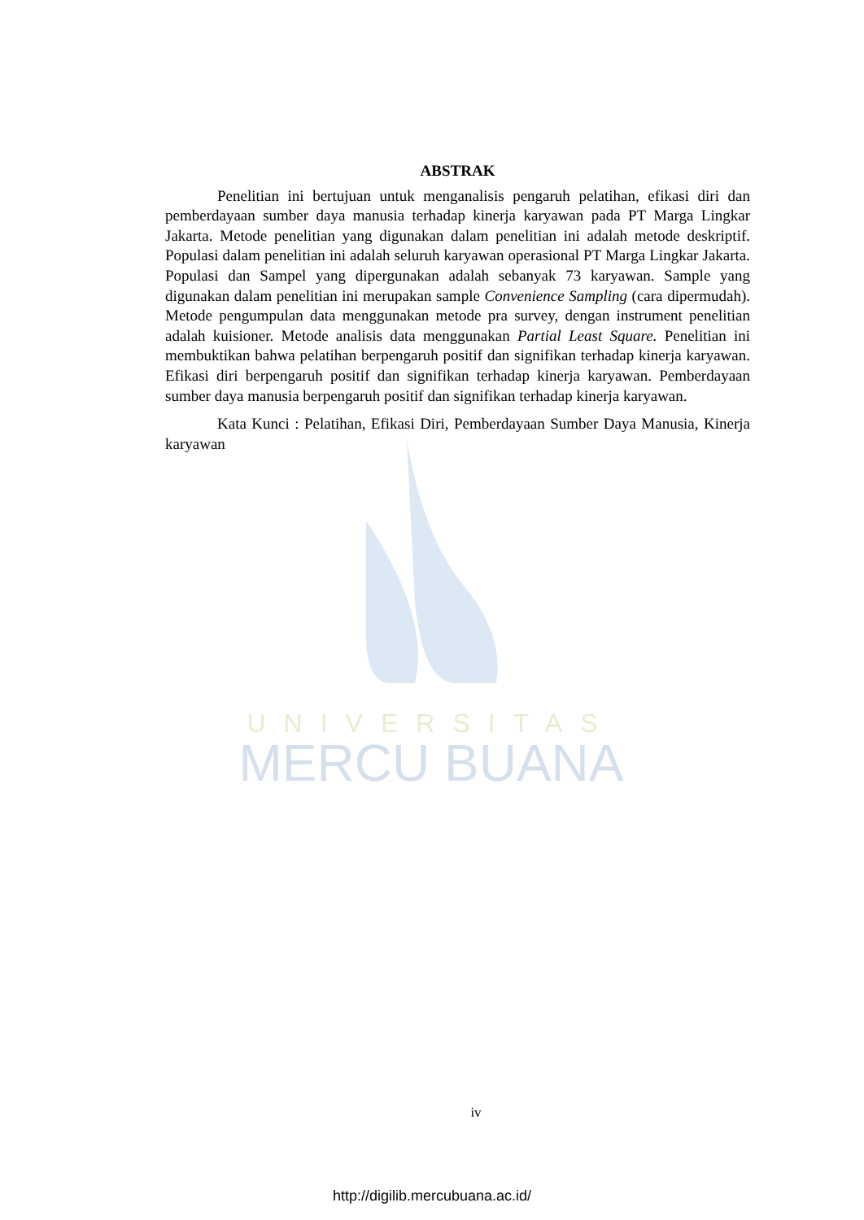UNIVERSITAS
MERCU BUANA
ABSTRAK
Penelitian ini bertujuan untuk menganalisis pengaruh pelatihan, efikasi diri dan pemberdayaan sumber daya manusia terhadap kinerja karyawan pada PT Marga Lingkar Jakarta. Metode penelitian yang digunakan dalam penelitian ini adalah metode deskriptif. Populasi dalam penelitian ini adalah seluruh karyawan operasional PT Marga Lingkar Jakarta. Populasi dan Sampel yang dipergunakan adalah sebanyak 73 karyawan. Sample yang digunakan dalam penelitian ini merupakan sample Convenience Sampling (cara dipermudah). Metode pengumpulan data menggunakan metode pra survey, dengan instrument penelitian adalah kuisioner. Metode analisis data menggunakan Partial Least Square. Penelitian ini membuktikan bahwa pelatihan berpengaruh positif dan signifikan terhadap kinerja karyawan. Efikasi diri berpengaruh positif dan signifikan terhadap kinerja karyawan. Pemberdayaan sumber daya manusia berpengaruh positif dan signifikan terhadap kinerja karyawan.
Kata Kunci : Pelatihan, Efikasi Diri, Pemberdayaan Sumber Daya Manusia, Kinerja karyawan
iv
http://digilib.mercubuana.ac.id/